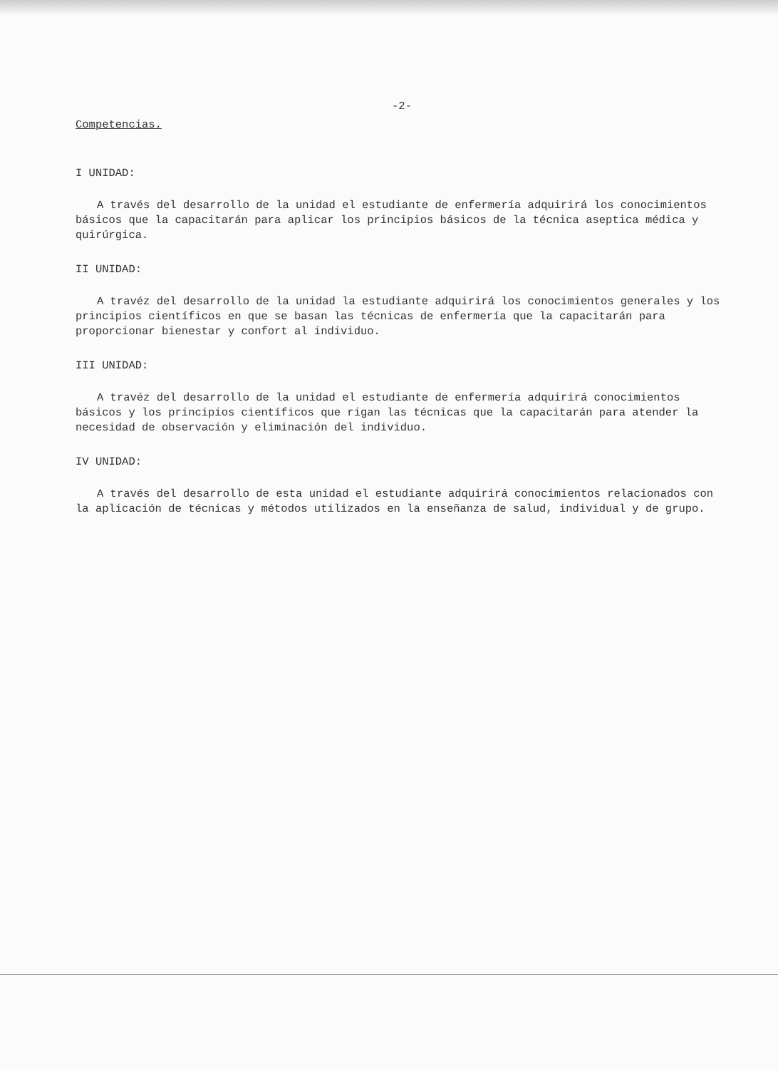-2-
Competencias.
I UNIDAD:
A través del desarrollo de la unidad el estudiante de enfermería adquirirá los conocimientos básicos que la capacitarán para aplicar los principios básicos de la técnica aseptica médica y quirúrgica.
II UNIDAD:
A travéz del desarrollo de la unidad la estudiante adquirirá los conocimientos generales y los principios científicos en que se basan las técnicas de enfermería que la capacitarán para proporcionar bienestar y confort al individuo.
III UNIDAD:
A travéz del desarrollo de la unidad el estudiante de enfermería adquirirá conocimientos básicos y los principios científicos que rigan las técnicas que la capacitarán para atender la necesidad de observación y eliminación del individuo.
IV UNIDAD:
A través del desarrollo de esta unidad el estudiante adquirirá conocimientos relacionados con la aplicación de técnicas y métodos utilizados en la enseñanza de salud, individual y de grupo.